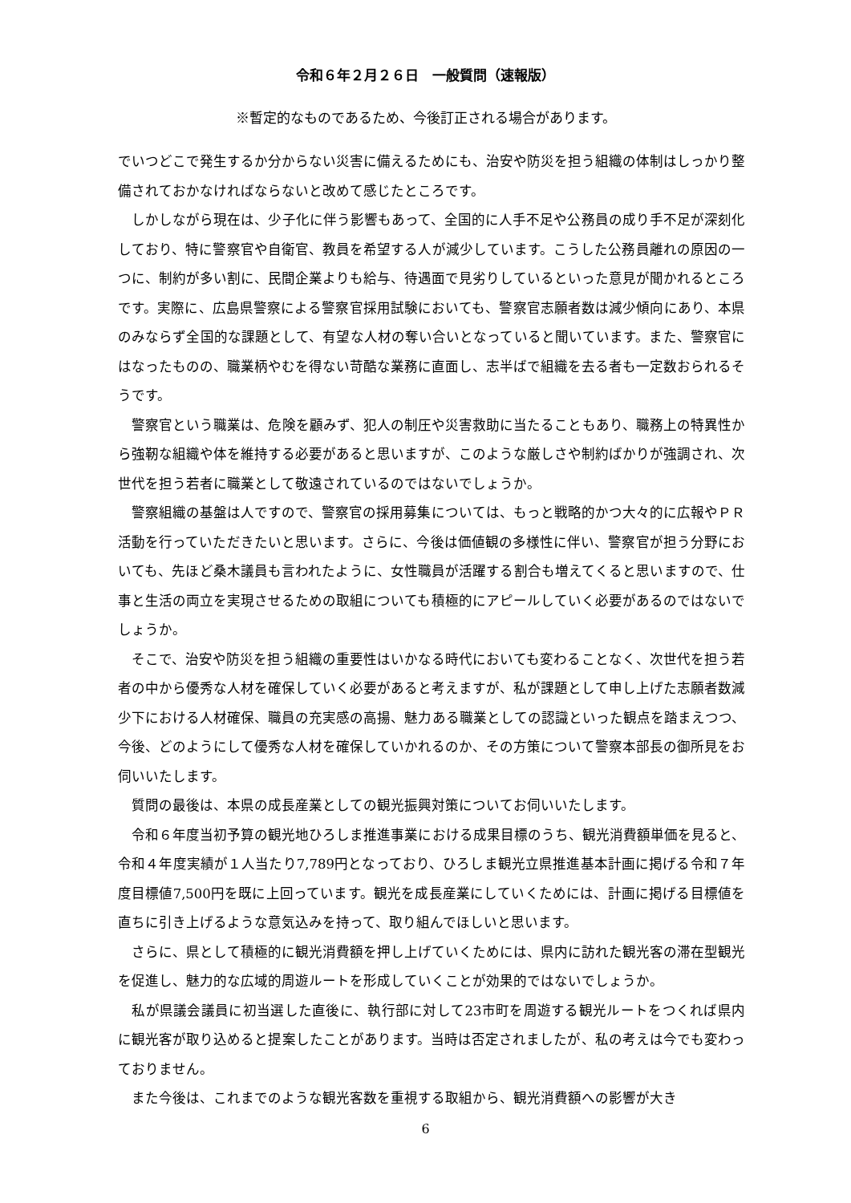令和６年２月２６日　一般質問（速報版）
※暫定的なものであるため、今後訂正される場合があります。
でいつどこで発生するか分からない災害に備えるためにも、治安や防災を担う組織の体制はしっかり整備されておかなければならないと改めて感じたところです。
　しかしながら現在は、少子化に伴う影響もあって、全国的に人手不足や公務員の成り手不足が深刻化しており、特に警察官や自衛官、教員を希望する人が減少しています。こうした公務員離れの原因の一つに、制約が多い割に、民間企業よりも給与、待遇面で見劣りしているといった意見が聞かれるところです。実際に、広島県警察による警察官採用試験においても、警察官志願者数は減少傾向にあり、本県のみならず全国的な課題として、有望な人材の奪い合いとなっていると聞いています。また、警察官にはなったものの、職業柄やむを得ない苛酷な業務に直面し、志半ばで組織を去る者も一定数おられるそうです。
　警察官という職業は、危険を顧みず、犯人の制圧や災害救助に当たることもあり、職務上の特異性から強靭な組織や体を維持する必要があると思いますが、このような厳しさや制約ばかりが強調され、次世代を担う若者に職業として敬遠されているのではないでしょうか。
　警察組織の基盤は人ですので、警察官の採用募集については、もっと戦略的かつ大々的に広報やＰＲ活動を行っていただきたいと思います。さらに、今後は価値観の多様性に伴い、警察官が担う分野においても、先ほど桑木議員も言われたように、女性職員が活躍する割合も増えてくると思いますので、仕事と生活の両立を実現させるための取組についても積極的にアピールしていく必要があるのではないでしょうか。
　そこで、治安や防災を担う組織の重要性はいかなる時代においても変わることなく、次世代を担う若者の中から優秀な人材を確保していく必要があると考えますが、私が課題として申し上げた志願者数減少下における人材確保、職員の充実感の高揚、魅力ある職業としての認識といった観点を踏まえつつ、今後、どのようにして優秀な人材を確保していかれるのか、その方策について警察本部長の御所見をお伺いいたします。
　質問の最後は、本県の成長産業としての観光振興対策についてお伺いいたします。
　令和６年度当初予算の観光地ひろしま推進事業における成果目標のうち、観光消費額単価を見ると、令和４年度実績が１人当たり7,789円となっており、ひろしま観光立県推進基本計画に掲げる令和７年度目標値7,500円を既に上回っています。観光を成長産業にしていくためには、計画に掲げる目標値を直ちに引き上げるような意気込みを持って、取り組んでほしいと思います。
　さらに、県として積極的に観光消費額を押し上げていくためには、県内に訪れた観光客の滞在型観光を促進し、魅力的な広域的周遊ルートを形成していくことが効果的ではないでしょうか。
　私が県議会議員に初当選した直後に、執行部に対して23市町を周遊する観光ルートをつくれば県内に観光客が取り込めると提案したことがあります。当時は否定されましたが、私の考えは今でも変わっておりません。
　また今後は、これまでのような観光客数を重視する取組から、観光消費額への影響が大き
6